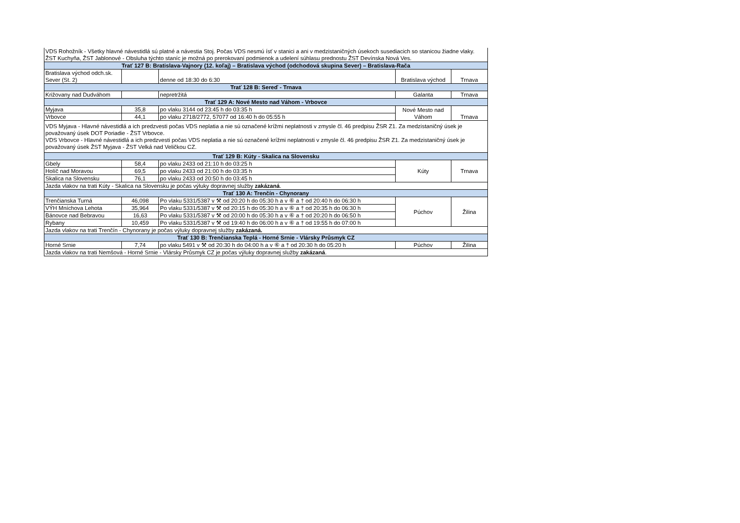| VDS Rohožník - Všetky hlavné návestidlá sú platné a návestia Stoj. Počas VDS nesmú ísť v stanici a ani v medzistaničných úsekoch susediacich so stanicou žiadne vlaky. ŽST Kuchyňa, ŽST Jablonové - Obsluha týchto staníc je možná po prerokovaní podmienok a udelení súhlasu prednostu ŽST Devínska Nová Ves. | | | | |
| Trať 127 B: Bratislava-Vajnory (12. koľaj) – Bratislava východ (odchodová skupina Sever) – Bratislava-Rača | | | | |
| Bratislava východ odch.sk. Sever (St. 2) | | denne od 18:30 do 6:30 | Bratislava východ | Trnava |
| Trať 128 B: Sereď - Trnava | | | | |
| Križovany nad Dudváhom | | nepretržitá | Galanta | Trnava |
| Trať 129 A: Nové Mesto nad Váhom - Vrbovce | | | | |
| Myjava | 35,8 | po vlaku 3144 od 23:45 h do 03:35 h | Nové Mesto nad Váhom | Trnava |
| Vrbovce | 44,1 | po vlaku 2718/2772, 57077 od 16:40 h do 05:55 h | | |
| VDS Myjava - Hlavné návestidlá a ich predzvesti počas VDS neplatia a nie sú označené krížmi neplatnosti v zmysle čl. 46 predpisu ŽSR Z1. Za medzistaničný úsek je považovaný úsek DOT Poriadie - ŽST Vrbovce. VDS Vrbovce - Hlavné návestidlá a ich predzvesti počas VDS neplatia a nie sú označené krížmi neplatnosti v zmysle čl. 46 predpisu ŽSR Z1. Za medzistaničný úsek je považovaný úsek ŽST Myjava - ŽST Velká nad Veličkou CZ. | | | | |
| Trať 129 B: Kúty - Skalica na Slovensku | | | | |
| Gbely | 58,4 | po vlaku 2433 od 21:10 h do 03:25 h | Kúty | Trnava |
| Holíč nad Moravou | 69,5 | po vlaku 2433 od 21:00 h do 03:35 h | | |
| Skalica na Slovensku | 76,1 | po vlaku 2433 od 20:50 h do 03:45 h | | |
| Jazda vlakov na trati Kúty - Skalica na Slovensku je počas výluky dopravnej služby zakázaná . | | | | |
| Trať 130 A: Trenčín - Chynorany | | | | |
| Trenčianska Turná | 46,098 | Po vlaku 5331/5387 v ⚒ od 20:20 h do 05:30 h a v ⑥ a † od 20:40 h do 06:30 h | Púchov | Žilina |
| VÝH Mníchova Lehota | 35,964 | Po vlaku 5331/5387 v ⚒ od 20:15 h do 05:30 h a v ⑥ a † od 20:35 h do 06:30 h | | |
| Bánovce nad Bebravou | 16,63 | Po vlaku 5331/5387 v ⚒ od 20:00 h do 05:30 h a v ⑥ a † od 20:20 h do 06:50 h | | |
| Rybany | 10,459 | Po vlaku 5331/5387 v ⚒ od 19:40 h do 06:00 h a v ⑥ a † od 19:55 h do 07:00 h | | |
| Jazda vlakov na trati Trenčín - Chynorany je počas výluky dopravnej služby zakázaná. | | | | |
| Trať 130 B: Trenčianska Teplá - Horné Srnie - Vlársky Průsmyk CZ | | | | |
| Horné Srnie | 7,74 | po vlaku 5491 v ⚒ od 20:30 h do 04:00 h a v ⑥ a † od 20:30 h do 05:20 h | Púchov | Žilina |
| Jazda vlakov na trati Nemšová - Horné Srnie - Vlársky Průsmyk CZ je počas výluky dopravnej služby zakázaná . | | | | |